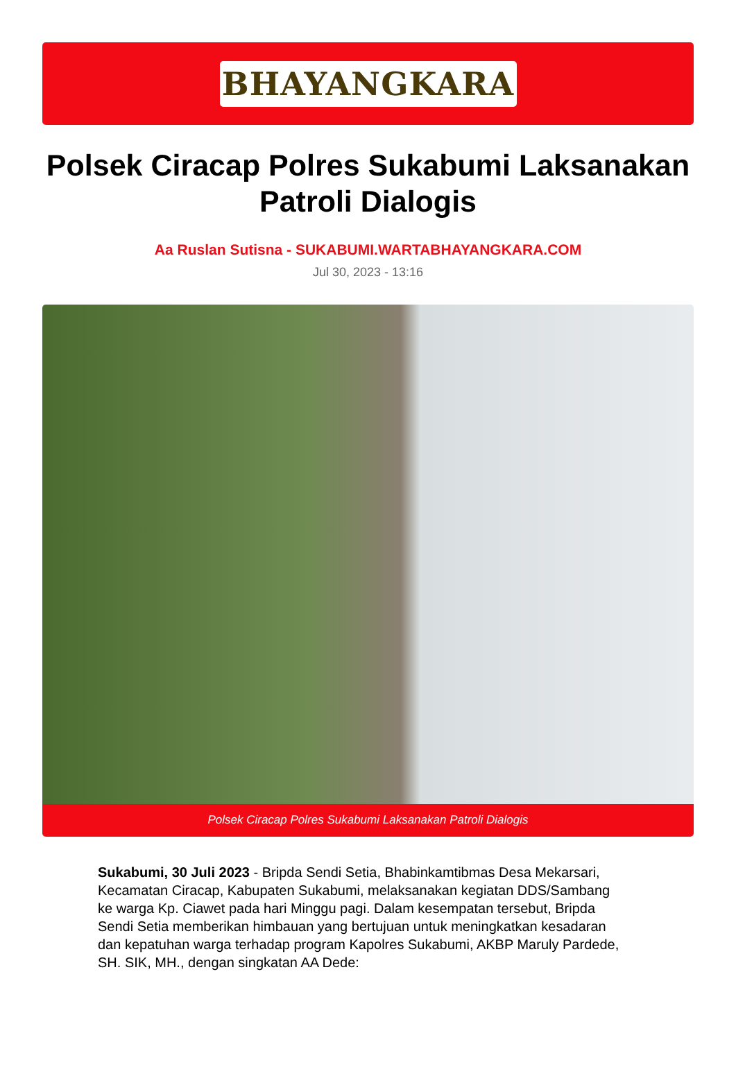BHAYANGKARA
Polsek Ciracap Polres Sukabumi Laksanakan Patroli Dialogis
Aa Ruslan Sutisna - SUKABUMI.WARTABHAYANGKARA.COM
Jul 30, 2023 - 13:16
Polsek Ciracap Polres Sukabumi Laksanakan Patroli Dialogis
Sukabumi, 30 Juli 2023 - Bripda Sendi Setia, Bhabinkamtibmas Desa Mekarsari, Kecamatan Ciracap, Kabupaten Sukabumi, melaksanakan kegiatan DDS/Sambang ke warga Kp. Ciawet pada hari Minggu pagi. Dalam kesempatan tersebut, Bripda Sendi Setia memberikan himbauan yang bertujuan untuk meningkatkan kesadaran dan kepatuhan warga terhadap program Kapolres Sukabumi, AKBP Maruly Pardede, SH. SIK, MH., dengan singkatan AA Dede: